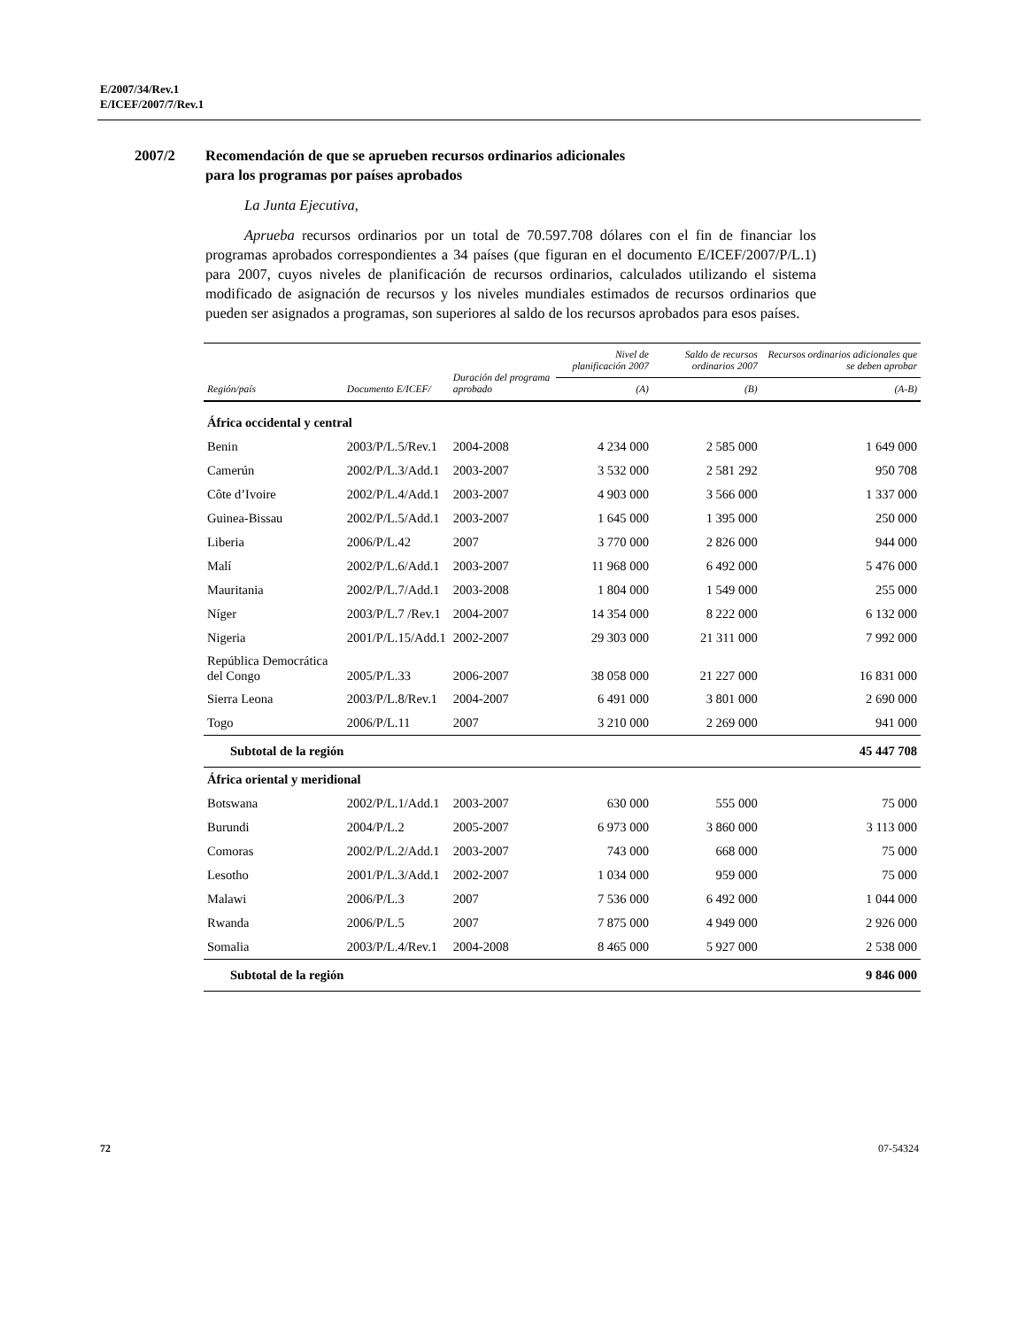E/2007/34/Rev.1
E/ICEF/2007/7/Rev.1
2007/2 Recomendación de que se aprueben recursos ordinarios adicionales
para los programas por países aprobados
La Junta Ejecutiva,
Aprueba recursos ordinarios por un total de 70.597.708 dólares con el fin de financiar los programas aprobados correspondientes a 34 países (que figuran en el documento E/ICEF/2007/P/L.1) para 2007, cuyos niveles de planificación de recursos ordinarios, calculados utilizando el sistema modificado de asignación de recursos y los niveles mundiales estimados de recursos ordinarios que pueden ser asignados a programas, son superiores al saldo de los recursos aprobados para esos países.
| Región/país | Documento E/ICEF/ | Duración del programa aprobado | Nivel de planificación 2007 | Saldo de recursos ordinarios 2007 | Recursos ordinarios adicionales que se deben aprobar |
| --- | --- | --- | --- | --- | --- |
| | | | (A) | (B) | (A-B) |
| África occidental y central | | | | | |
| Benin | 2003/P/L.5/Rev.1 | 2004-2008 | 4 234 000 | 2 585 000 | 1 649 000 |
| Camerún | 2002/P/L.3/Add.1 | 2003-2007 | 3 532 000 | 2 581 292 | 950 708 |
| Côte d’Ivoire | 2002/P/L.4/Add.1 | 2003-2007 | 4 903 000 | 3 566 000 | 1 337 000 |
| Guinea-Bissau | 2002/P/L.5/Add.1 | 2003-2007 | 1 645 000 | 1 395 000 | 250 000 |
| Liberia | 2006/P/L.42 | 2007 | 3 770 000 | 2 826 000 | 944 000 |
| Malí | 2002/P/L.6/Add.1 | 2003-2007 | 11 968 000 | 6 492 000 | 5 476 000 |
| Mauritania | 2002/P/L.7/Add.1 | 2003-2008 | 1 804 000 | 1 549 000 | 255 000 |
| Níger | 2003/P/L.7 /Rev.1 | 2004-2007 | 14 354 000 | 8 222 000 | 6 132 000 |
| Nigeria | 2001/P/L.15/Add.1 | 2002-2007 | 29 303 000 | 21 311 000 | 7 992 000 |
| República Democrática del Congo | 2005/P/L.33 | 2006-2007 | 38 058 000 | 21 227 000 | 16 831 000 |
| Sierra Leona | 2003/P/L.8/Rev.1 | 2004-2007 | 6 491 000 | 3 801 000 | 2 690 000 |
| Togo | 2006/P/L.11 | 2007 | 3 210 000 | 2 269 000 | 941 000 |
| Subtotal de la región | | | | | 45 447 708 |
| África oriental y meridional | | | | | |
| Botswana | 2002/P/L.1/Add.1 | 2003-2007 | 630 000 | 555 000 | 75 000 |
| Burundi | 2004/P/L.2 | 2005-2007 | 6 973 000 | 3 860 000 | 3 113 000 |
| Comoras | 2002/P/L.2/Add.1 | 2003-2007 | 743 000 | 668 000 | 75 000 |
| Lesotho | 2001/P/L.3/Add.1 | 2002-2007 | 1 034 000 | 959 000 | 75 000 |
| Malawi | 2006/P/L.3 | 2007 | 7 536 000 | 6 492 000 | 1 044 000 |
| Rwanda | 2006/P/L.5 | 2007 | 7 875 000 | 4 949 000 | 2 926 000 |
| Somalia | 2003/P/L.4/Rev.1 | 2004-2008 | 8 465 000 | 5 927 000 | 2 538 000 |
| Subtotal de la región | | | | | 9 846 000 |
72 07-54324